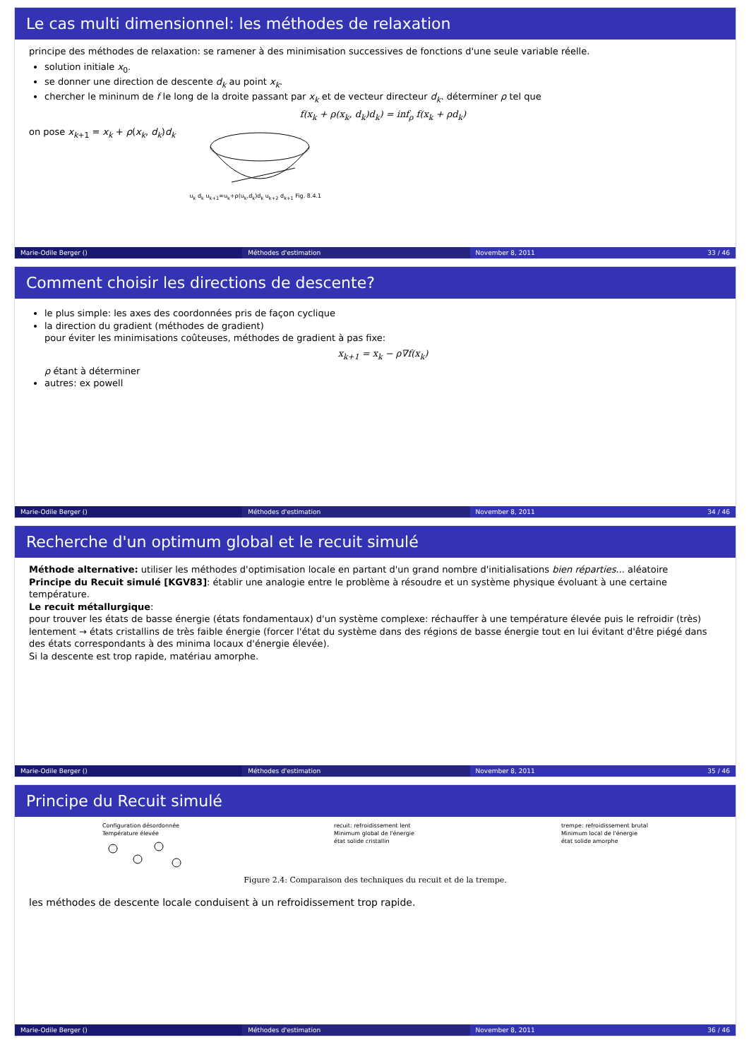Le cas multi dimensionnel: les méthodes de relaxation
principe des méthodes de relaxation: se ramener à des minimisation successives de fonctions d'une seule variable réelle.
solution initiale x<sub>0</sub>.
se donner une direction de descente d<sub>k</sub> au point x<sub>k</sub>.
chercher le mininum de f le long de la droite passant par x<sub>k</sub> et de vecteur directeur d<sub>k</sub>. déterminer ρ tel que
f(x<sub>k</sub> + ρ(x<sub>k</sub>, d<sub>k</sub>)d<sub>k</sub>) = inf<sub>ρ</sub> f(x<sub>k</sub> + ρd<sub>k</sub>)
on pose x<sub>k+1</sub> = x<sub>k</sub> + ρ(x<sub>k</sub>, d<sub>k</sub>)d<sub>k</sub>
u<sub>k</sub> d<sub>k</sub> u<sub>k+1</sub>=u<sub>k</sub>+ρ(u<sub>k</sub>,d<sub>k</sub>)d<sub>k</sub> u<sub>k+2</sub> d<sub>k+1</sub> Fig. 8.4.1
Marie-Odile Berger () Méthodes d'estimation November 8, 2011 33 / 46
Comment choisir les directions de descente?
le plus simple: les axes des coordonnées pris de façon cyclique
la direction du gradient (méthodes de gradient)
pour éviter les minimisations coûteuses, méthodes de gradient à pas fixe:
x<sub>k+1</sub> = x<sub>k</sub> − ρ∇f(x<sub>k</sub>)
ρ étant à déterminer
autres: ex powell
Marie-Odile Berger () Méthodes d'estimation November 8, 2011 34 / 46
Recherche d'un optimum global et le recuit simulé
Méthode alternative: utiliser les méthodes d'optimisation locale en partant d'un grand nombre d'initialisations bien réparties... aléatoire
Principe du Recuit simulé [KGV83]: établir une analogie entre le problème à résoudre et un système physique évoluant à une certaine température.
Le recuit métallurgique:
pour trouver les états de basse énergie (états fondamentaux) d'un système complexe: réchauffer à une température élevée puis le refroidir (très) lentement → états cristallins de très faible énergie (forcer l'état du système dans des régions de basse énergie tout en lui évitant d'être piégé dans des états correspondants à des minima locaux d'énergie élevée).
Si la descente est trop rapide, matériau amorphe.
Marie-Odile Berger () Méthodes d'estimation November 8, 2011 35 / 46
Principe du Recuit simulé
Configuration désordonnée
Température élevée
recuit: refroidissement lent
Minimum global de l'énergie
état solide cristallin
trempe: refroidissement brutal
Minimum local de l'énergie
état solide amorphe
Figure 2.4: Comparaison des techniques du recuit et de la trempe.
les méthodes de descente locale conduisent à un refroidissement trop rapide.
Marie-Odile Berger () Méthodes d'estimation November 8, 2011 36 / 46